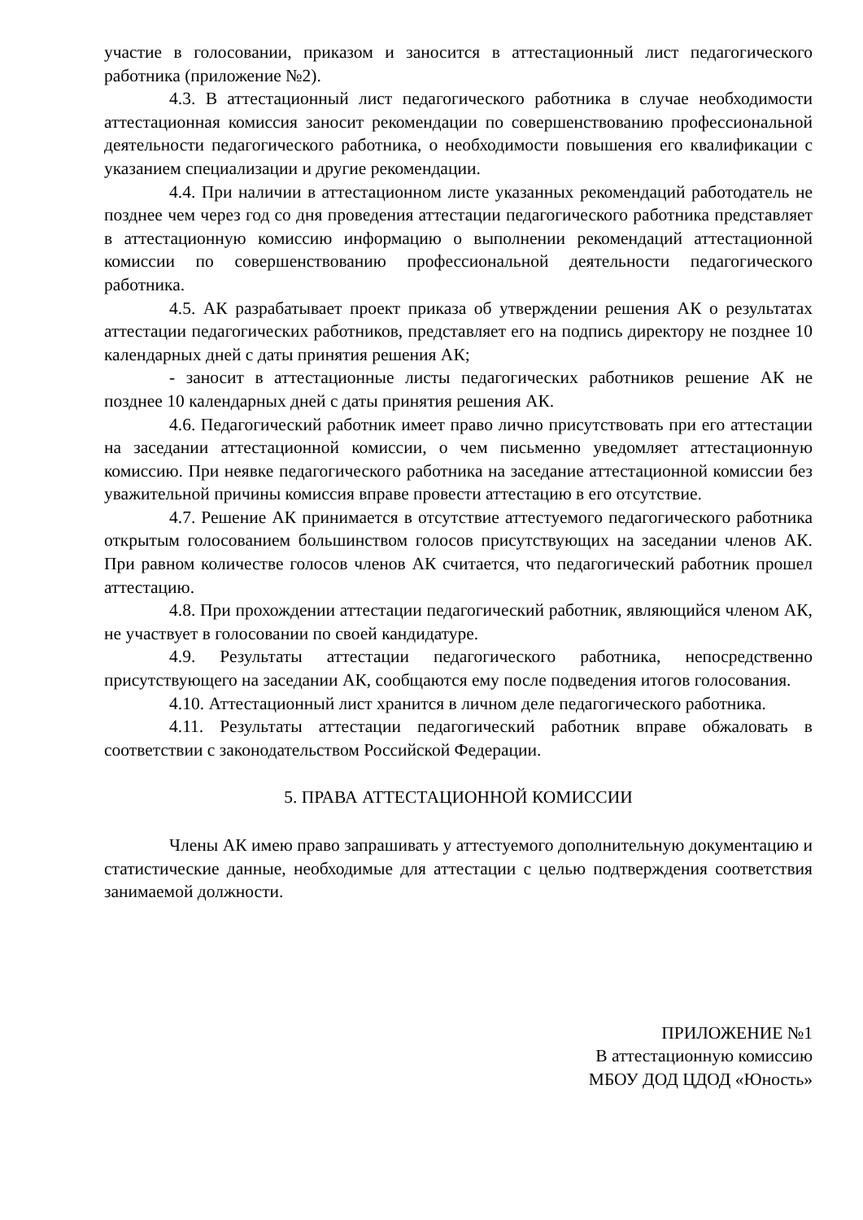участие в голосовании, приказом и заносится в аттестационный лист педагогического работника (приложение №2).
4.3. В аттестационный лист педагогического работника в случае необходимости аттестационная комиссия заносит рекомендации по совершенствованию профессиональной деятельности педагогического работника, о необходимости повышения его квалификации с указанием специализации и другие рекомендации.
4.4. При наличии в аттестационном листе указанных рекомендаций работодатель не позднее чем через год со дня проведения аттестации педагогического работника представляет в аттестационную комиссию информацию о выполнении рекомендаций аттестационной комиссии по совершенствованию профессиональной деятельности педагогического работника.
4.5. АК разрабатывает проект приказа об утверждении решения АК о результатах аттестации педагогических работников, представляет его на подпись директору не позднее 10 календарных дней с даты принятия решения АК;
- заносит в аттестационные листы педагогических работников решение АК не позднее 10 календарных дней с даты принятия решения АК.
4.6. Педагогический работник имеет право лично присутствовать при его аттестации на заседании аттестационной комиссии, о чем письменно уведомляет аттестационную комиссию. При неявке педагогического работника на заседание аттестационной комиссии без уважительной причины комиссия вправе провести аттестацию в его отсутствие.
4.7. Решение АК принимается в отсутствие аттестуемого педагогического работника открытым голосованием большинством голосов присутствующих на заседании членов АК. При равном количестве голосов членов АК считается, что педагогический работник прошел аттестацию.
4.8. При прохождении аттестации педагогический работник, являющийся членом АК, не участвует в голосовании по своей кандидатуре.
4.9. Результаты аттестации педагогического работника, непосредственно присутствующего на заседании АК, сообщаются ему после подведения итогов голосования.
4.10. Аттестационный лист хранится в личном деле педагогического работника.
4.11. Результаты аттестации педагогический работник вправе обжаловать в соответствии с законодательством Российской Федерации.
5. ПРАВА АТТЕСТАЦИОННОЙ КОМИССИИ
Члены АК имею право запрашивать у аттестуемого дополнительную документацию и статистические данные, необходимые для аттестации с целью подтверждения соответствия занимаемой должности.
ПРИЛОЖЕНИЕ №1
В аттестационную комиссию
МБОУ ДОД ЦДОД «Юность»